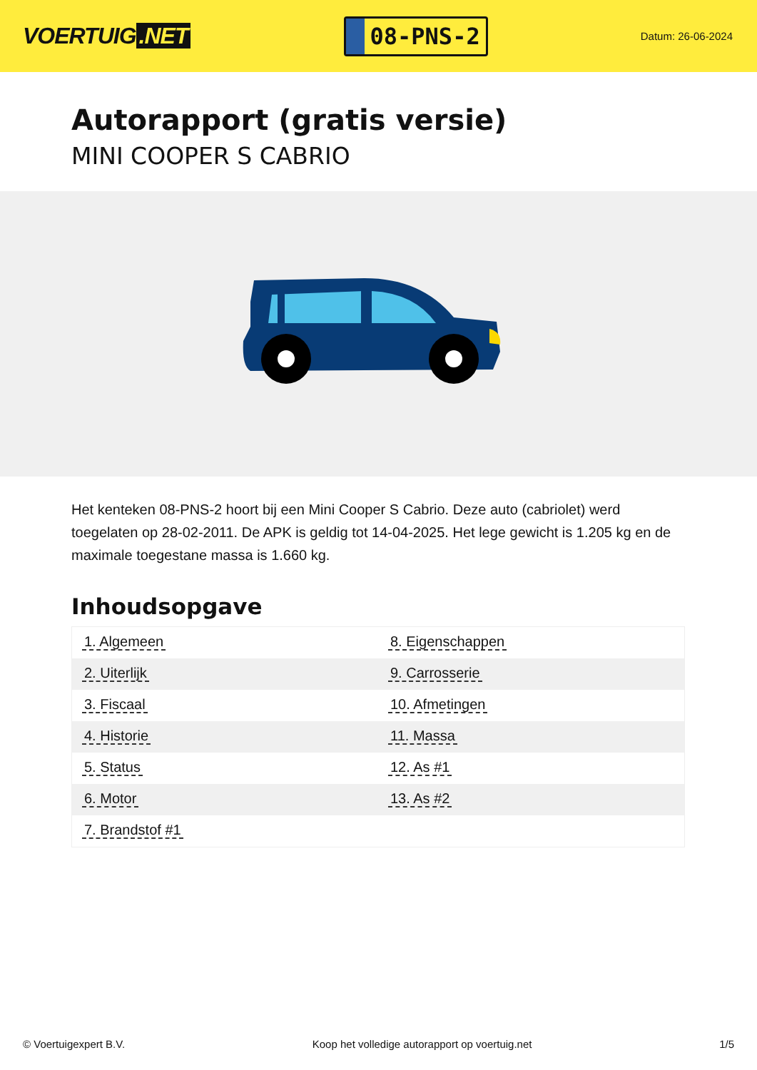VOERTUIG.NET
08-PNS-2
Datum: 26-06-2024
Autorapport (gratis versie)
MINI COOPER S CABRIO
Het kenteken 08-PNS-2 hoort bij een Mini Cooper S Cabrio. Deze auto (cabriolet) werd toegelaten op 28-02-2011. De APK is geldig tot 14-04-2025. Het lege gewicht is 1.205 kg en de maximale toegestane massa is 1.660 kg.
Inhoudsopgave
| 1. Algemeen | 8. Eigenschappen |
| 2. Uiterlijk | 9. Carrosserie |
| 3. Fiscaal | 10. Afmetingen |
| 4. Historie | 11. Massa |
| 5. Status | 12. As #1 |
| 6. Motor | 13. As #2 |
| 7. Brandstof #1 | |
© Voertuigexpert B.V. Koop het volledige autorapport op voertuig.net
1/5